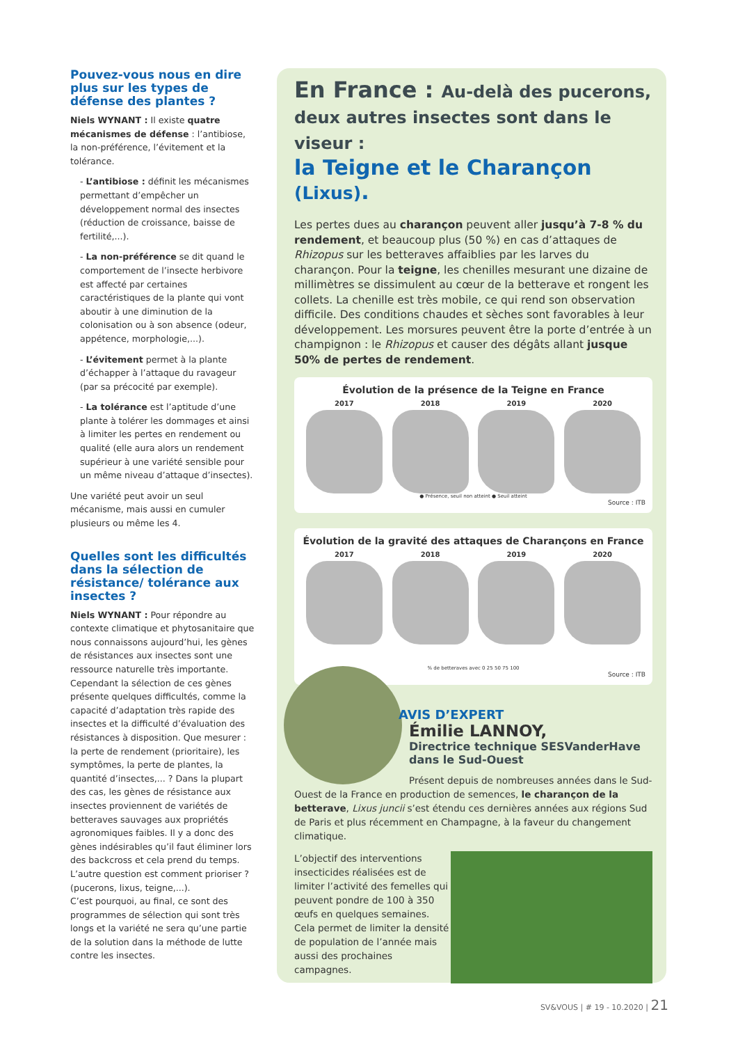Pouvez-vous nous en dire plus sur les types de défense des plantes ?
Niels WYNANT : Il existe quatre mécanismes de défense : l’antibiose, la non-préférence, l’évitement et la tolérance.
- L’antibiose : définit les mécanismes permettant d’empêcher un développement normal des insectes (réduction de croissance, baisse de fertilité,...).
- La non-préférence se dit quand le comportement de l’insecte herbivore est affecté par certaines caractéristiques de la plante qui vont aboutir à une diminution de la colonisation ou à son absence (odeur, appétence, morphologie,...).
- L’évitement permet à la plante d’échapper à l’attaque du ravageur (par sa précocité par exemple).
- La tolérance est l’aptitude d’une plante à tolérer les dommages et ainsi à limiter les pertes en rendement ou qualité (elle aura alors un rendement supérieur à une variété sensible pour un même niveau d’attaque d’insectes).
Une variété peut avoir un seul mécanisme, mais aussi en cumuler plusieurs ou même les 4.
Quelles sont les difficultés dans la sélection de résistance/ tolérance aux insectes ?
Niels WYNANT : Pour répondre au contexte climatique et phytosanitaire que nous connaissons aujourd’hui, les gènes de résistances aux insectes sont une ressource naturelle très importante. Cependant la sélection de ces gènes présente quelques difficultés, comme la capacité d’adaptation très rapide des insectes et la difficulté d’évaluation des résistances à disposition. Que mesurer : la perte de rendement (prioritaire), les symptômes, la perte de plantes, la quantité d’insectes,... ? Dans la plupart des cas, les gènes de résistance aux insectes proviennent de variétés de betteraves sauvages aux propriétés agronomiques faibles. Il y a donc des gènes indésirables qu’il faut éliminer lors des backcross et cela prend du temps. L’autre question est comment prioriser ? (pucerons, lixus, teigne,...).
C’est pourquoi, au final, ce sont des programmes de sélection qui sont très longs et la variété ne sera qu’une partie de la solution dans la méthode de lutte contre les insectes.
En France : Au-delà des pucerons,
deux autres insectes sont dans le viseur :
la Teigne et le Charançon (Lixus).
Les pertes dues au charançon peuvent aller jusqu’à 7-8 % du rendement, et beaucoup plus (50 %) en cas d’attaques de Rhizopus sur les betteraves affaiblies par les larves du charançon. Pour la teigne, les chenilles mesurant une dizaine de millimètres se dissimulent au cœur de la betterave et rongent les collets. La chenille est très mobile, ce qui rend son observation difficile. Des conditions chaudes et sèches sont favorables à leur développement. Les morsures peuvent être la porte d’entrée à un champignon : le Rhizopus et causer des dégâts allant jusque 50% de pertes de rendement.
Évolution de la présence de la Teigne en France
2017 2018 2019 2020
● Présence, seuil non atteint ● Seuil atteint
Source : ITB
Évolution de la gravité des attaques de Charançons en France
2017 2018 2019 2020
% de betteraves avec 0 25 50 75 100
Source : ITB
AVIS D’EXPERT
Émilie LANNOY,
Directrice technique SESVanderHave dans le Sud-Ouest
Présent depuis de nombreuses années dans le Sud-Ouest de la France en production de semences, le charançon de la betterave, Lixus juncii s’est étendu ces dernières années aux régions Sud de Paris et plus récemment en Champagne, à la faveur du changement climatique.
L’objectif des interventions insecticides réalisées est de limiter l’activité des femelles qui peuvent pondre de 100 à 350 œufs en quelques semaines. Cela permet de limiter la densité de population de l’année mais aussi des prochaines campagnes.
SV&VOUS | # 19 - 10.2020 | 21